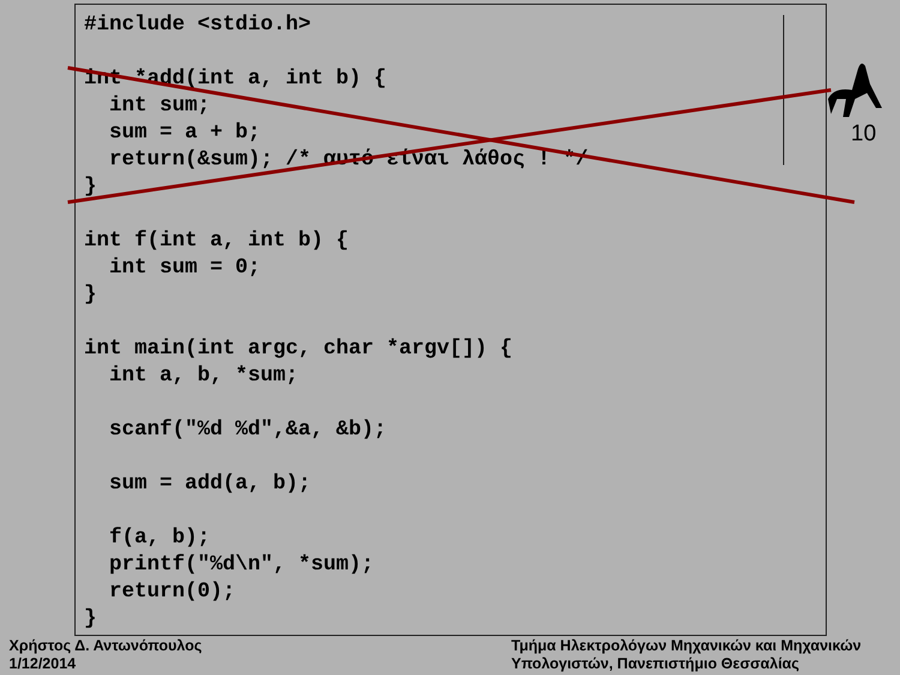#include <stdio.h>

int *add(int a, int b) {
  int sum;
  sum = a + b;
  return(&sum); /* αυτό είναι λάθος ! */
}

int f(int a, int b) {
  int sum = 0;
}

int main(int argc, char *argv[]) {
  int a, b, *sum;

  scanf("%d %d",&a, &b);

  sum = add(a, b);

  f(a, b);
  printf("%d\n", *sum);
  return(0);
}
10
Χρήστος Δ. Αντωνόπουλος
1/12/2014
Τμήμα Ηλεκτρολόγων Μηχανικών και Μηχανικών
Υπολογιστών, Πανεπιστήμιο Θεσσαλίας